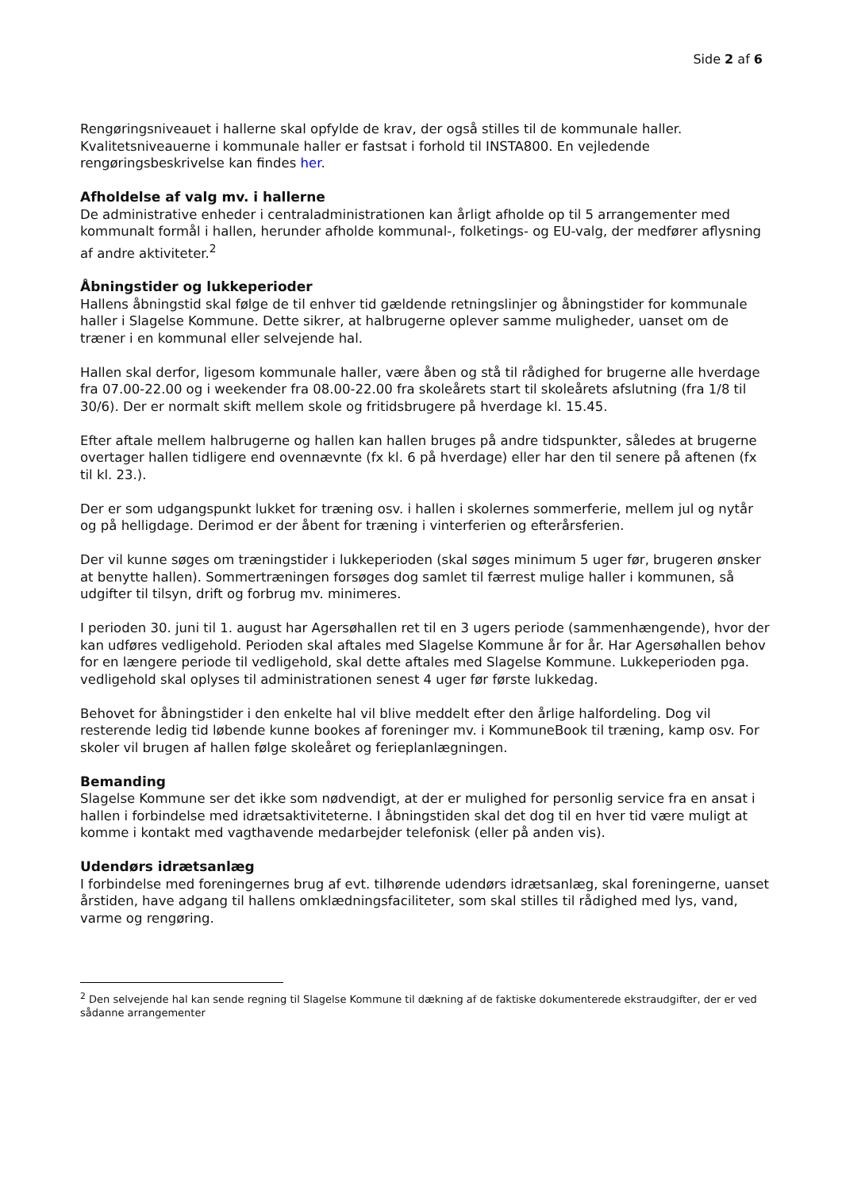Side 2 af 6
Rengøringsniveauet i hallerne skal opfylde de krav, der også stilles til de kommunale haller. Kvalitetsniveauerne i kommunale haller er fastsat i forhold til INSTA800. En vejledende rengøringsbeskrivelse kan findes her.
Afholdelse af valg mv. i hallerne
De administrative enheder i centraladministrationen kan årligt afholde op til 5 arrangementer med kommunalt formål i hallen, herunder afholde kommunal-, folketings- og EU-valg, der medfører aflysning af andre aktiviteter.<sup>2</sup>
Åbningstider og lukkeperioder
Hallens åbningstid skal følge de til enhver tid gældende retningslinjer og åbningstider for kommunale haller i Slagelse Kommune. Dette sikrer, at halbrugerne oplever samme muligheder, uanset om de træner i en kommunal eller selvejende hal.
Hallen skal derfor, ligesom kommunale haller, være åben og stå til rådighed for brugerne alle hverdage fra 07.00-22.00 og i weekender fra 08.00-22.00 fra skoleårets start til skoleårets afslutning (fra 1/8 til 30/6). Der er normalt skift mellem skole og fritidsbrugere på hverdage kl. 15.45.
Efter aftale mellem halbrugerne og hallen kan hallen bruges på andre tidspunkter, således at brugerne overtager hallen tidligere end ovennævnte (fx kl. 6 på hverdage) eller har den til senere på aftenen (fx til kl. 23.).
Der er som udgangspunkt lukket for træning osv. i hallen i skolernes sommerferie, mellem jul og nytår og på helligdage. Derimod er der åbent for træning i vinterferien og efterårsferien.
Der vil kunne søges om træningstider i lukkeperioden (skal søges minimum 5 uger før, brugeren ønsker at benytte hallen). Sommertræningen forsøges dog samlet til færrest mulige haller i kommunen, så udgifter til tilsyn, drift og forbrug mv. minimeres.
I perioden 30. juni til 1. august har Agersøhallen ret til en 3 ugers periode (sammenhængende), hvor der kan udføres vedligehold. Perioden skal aftales med Slagelse Kommune år for år. Har Agersøhallen behov for en længere periode til vedligehold, skal dette aftales med Slagelse Kommune. Lukkeperioden pga. vedligehold skal oplyses til administrationen senest 4 uger før første lukkedag.
Behovet for åbningstider i den enkelte hal vil blive meddelt efter den årlige halfordeling. Dog vil resterende ledig tid løbende kunne bookes af foreninger mv. i KommuneBook til træning, kamp osv. For skoler vil brugen af hallen følge skoleåret og ferieplanlægningen.
Bemanding
Slagelse Kommune ser det ikke som nødvendigt, at der er mulighed for personlig service fra en ansat i hallen i forbindelse med idrætsaktiviteterne. I åbningstiden skal det dog til en hver tid være muligt at komme i kontakt med vagthavende medarbejder telefonisk (eller på anden vis).
Udendørs idrætsanlæg
I forbindelse med foreningernes brug af evt. tilhørende udendørs idrætsanlæg, skal foreningerne, uanset årstiden, have adgang til hallens omklædningsfaciliteter, som skal stilles til rådighed med lys, vand, varme og rengøring.
<sup>2</sup> Den selvejende hal kan sende regning til Slagelse Kommune til dækning af de faktiske dokumenterede ekstraudgifter, der er ved sådanne arrangementer